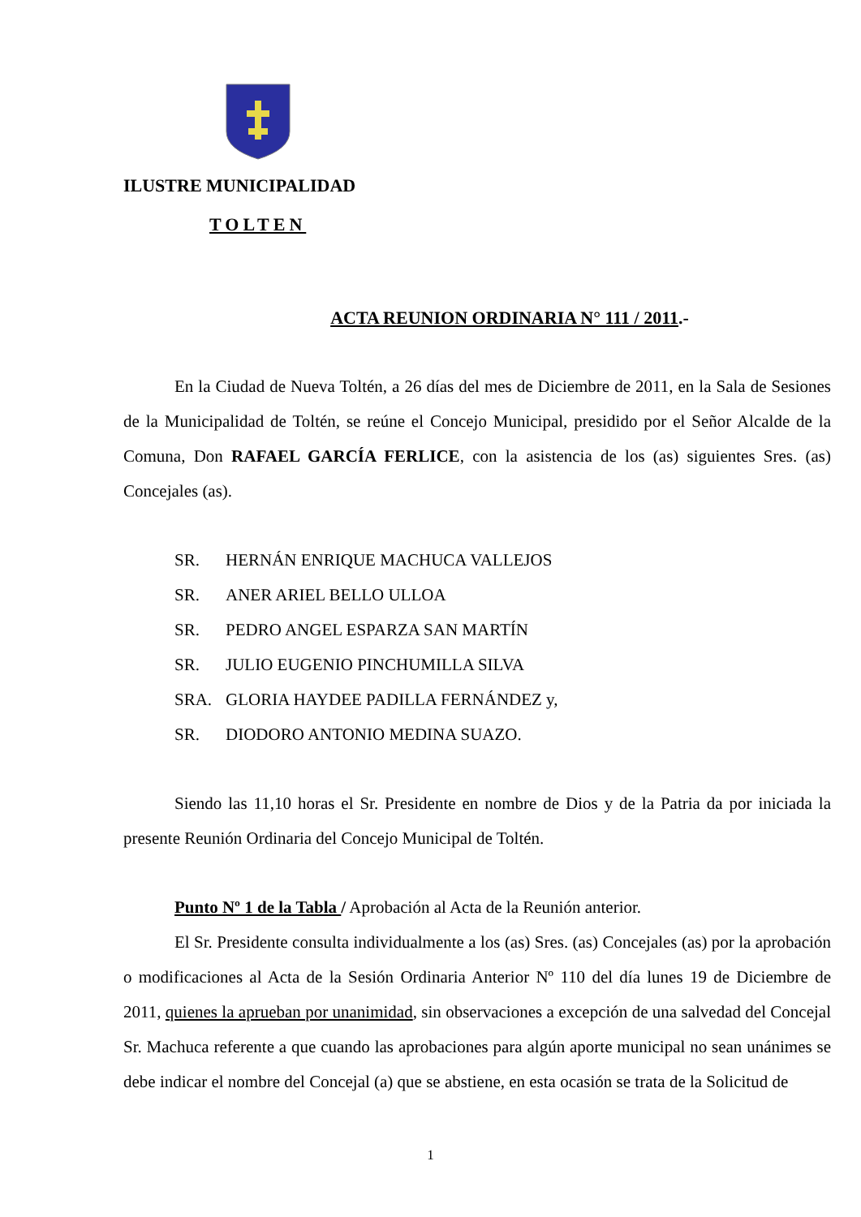ILUSTRE MUNICIPALIDAD
TOLTEN
ACTA REUNION ORDINARIA N° 111 / 2011.-
En la Ciudad de Nueva Toltén, a 26 días del mes de Diciembre de 2011, en la Sala de Sesiones de la Municipalidad de Toltén, se reúne el Concejo Municipal, presidido por el Señor Alcalde de la Comuna, Don RAFAEL GARCÍA FERLICE, con la asistencia de los (as) siguientes Sres. (as) Concejales (as).
SR. HERNÁN ENRIQUE MACHUCA VALLEJOS
SR. ANER ARIEL BELLO ULLOA
SR. PEDRO ANGEL ESPARZA SAN MARTÍN
SR. JULIO EUGENIO PINCHUMILLA SILVA
SRA. GLORIA HAYDEE PADILLA FERNÁNDEZ y,
SR. DIODORO ANTONIO MEDINA SUAZO.
Siendo las 11,10 horas el Sr. Presidente en nombre de Dios y de la Patria da por iniciada la presente Reunión Ordinaria del Concejo Municipal de Toltén.
Punto Nº 1 de la Tabla / Aprobación al Acta de la Reunión anterior.
El Sr. Presidente consulta individualmente a los (as) Sres. (as) Concejales (as) por la aprobación o modificaciones al Acta de la Sesión Ordinaria Anterior Nº 110 del día lunes 19 de Diciembre de 2011, quienes la aprueban por unanimidad, sin observaciones a excepción de una salvedad del Concejal Sr. Machuca referente a que cuando las aprobaciones para algún aporte municipal no sean unánimes se debe indicar el nombre del Concejal (a) que se abstiene, en esta ocasión se trata de la Solicitud de
1